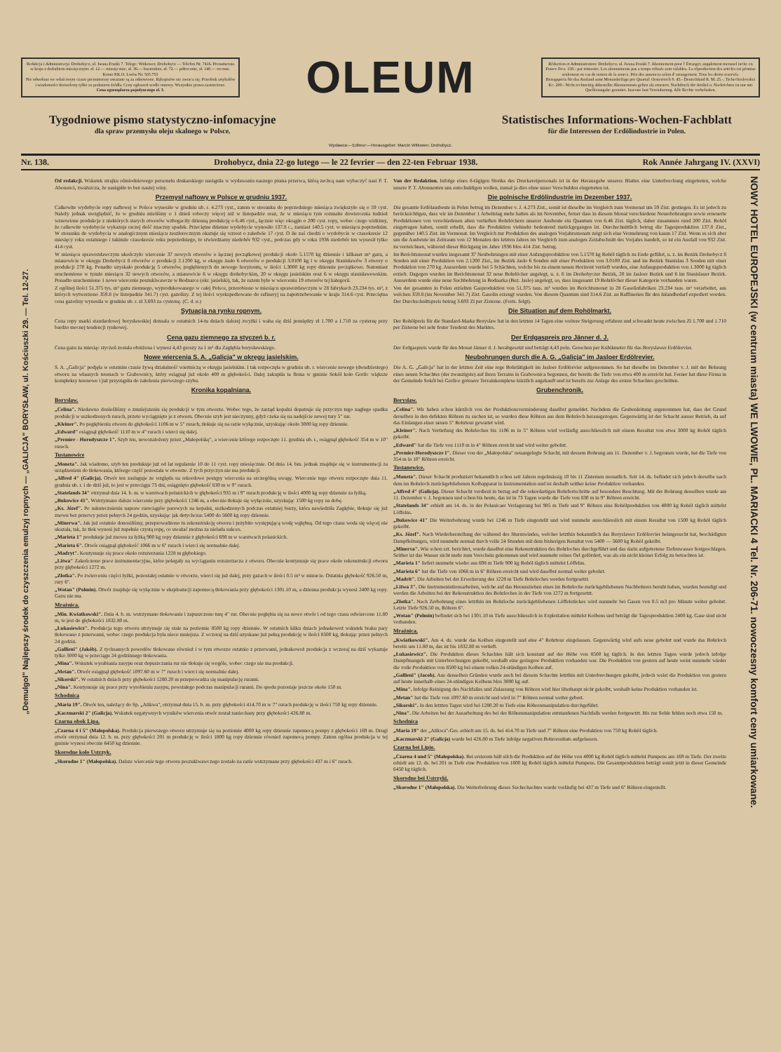Redakcja i Administracja: Drohobycz, ul. Iwana Franki 7. Telegr.: Witkower, Drohobycz — Telefon Nr. 7416. Prenumerata w kraju z dodatkiem miesięcznym: zł. 12.— miesięcznie, zł. 36.— kwartalnie, zł. 72.— półrocznie, zł. 140.— rocznie. Konto P.K.O. Lwów Nr. 505.755
Nie odwołane we właściwym czasie prenumeraty uważane są za odnowione. Rękopisów nie zwraca się. Przedruk artykułów i wiadomości dozwolony tylko za podaniem źródła. Ceny ogłoszeń wedle umowy. Wszystkie prawa zastrzeżone.
Cena egzemplarza pojedynczego zł. 3.
OLEUM
Rédaction et Administration: Drohobycz, ul. Iwana Franki 7. Abonnement pour l' Étranger, supplement mensuel inclu: en France Frcs. 150.- par trimestre. Les abonnements pas a temps refusés sont valables. La réproduction des articles est pérmise seulement en cas de notion de la source. Prix des annonces selon d' arrangement. Tous les droits reservés.
Bezugspreis für das Ausland samt Monatsbeilage pro Quartal: Oesterreich S. 45.- Deutschland R. M. 25.-, Tschechoslovakei Kc. 200.- Nicht rechtzeitig abbestellte Abonnements gelten als erneuert. Nachdruck der Artikel u. Nachrichten ist nur mit Quellenangabe gestattet. Inserate laut Vereinbarung. Alle Rechte vorbehalten.
Tygodniowe pismo statystyczno-infomacyjne
dla spraw przemysłu oleju skalnego w Polsce.
Statistisches Informations-Wochen-Fachblatt
für die Interessen der Erdölindustrie in Polen.
Wydawca:—Editeur:—Herausgeber: Marcin Witkower, Drohobycz.
Nr. 138. Drohobycz, dnia 22-go lutego — le 22 fevrier — den 22-ten Februar 1938. Rok Année Jahrgang IV. (XXVI)
„Demulgol" Najlepszy środek do czyszczenia emulzyj ropnych — „GALICJA" BORYSŁAW, ul. Kościuszki 29. — Tel. 12-27.
Od redakcji. Wskutek strajku ośmiodniowego personelu drukarskiego nastąpiła w wydawaniu naszego pisma przerwa, którą zechcą nam wybaczyć nasi P. T. Abonenci, zważszcza, że nastąpiło to bez naszej winy.
Przemysł naftowy w Polsce w grudniu 1937.
Całkowite wydobycie ropy naftowej w Polsce wynosiło w grudniu ub. r. 4.273 cyst., zatem w stosunku do poprzedniego miesiąca zwiększyło się o 59 cyst. Należy jednak uwzględnić, że w grudniu mieliśmy o 1 dzień roboczy więcej niż w listopadzie oraz, że w miesiącu tym rozmaite dowiercenia tudzież wznowione produkcje z niektórych starych otworów wzbogaciły dzienną produkcję o 6.46 cyst., łącznie więc okrągło o 200 cyst. ropy, wobec czego widzimy, że całkowite wydobycie wykazuje raczej dość znaczny spadek. Przeciętne dzienne wydobycie wynosiło 137.8 c., zamiast 140.5 cyst. w miesiącu poprzednim. W stosunku do wydobycia w analogicznym miesiącu zeszłorocznym okazuje się wzrost o zaledwie 17 cyst. O ile zaś chodzi o wydobycie w czasokresie 12 miesięcy roku ostatniego i takimże czasokresie roku poprzedniego, to stwierdzamy niedobór 932 cyst., podczas gdy w roku 1936 niedobór ten wynosił tylko 414 cyst.
W miesiącu sprawozdawczym ukończyło wiercenie 37 nowych otworów o łącznej początkowej produkcji około 5.1570 kg dziennie i kilkaset m³ gazu, a mianowicie w okręgu Drohobycz 8 otworów o produkcji 2.1200 kg, w okręgu Jasło 6 otworów o produkcji 3.0100 kg i w okręgu Stanisławów 3 otwory o produkcji 270 kg. Ponadto uzyskało produkcję 5 otworów, pogłębionych do nowego horyzontu, w ilości 1.3000 kg ropy dziennie początkowo. Natomiast uruchomiono w tymże miesiącu 32 nowych otworów, a mianowicie 6 w okręgu drohobyckim, 20 w okręgu jasielskim oraz 6 w okręgu stanisławowskim. Ponadto uruchomiono 1 nowe wiercenie poszukiwawcze w Bodnarce (okr. jasielski), tak, że razem było w wierceniu 19 otworów tej kategorii.
Z ogólnej ilości 51.375 tys. m³ gazu ziemnego, wyprodukowanego w całej Polsce, przerobiono w miesiącu sprawozdawczym w 28 fabrykach 23.234 tys. m³, z których wytworzono 359.8 (w listopadzie 341.7) cyst. gazoliny. Z tej ilości wyekspediowano do rafineryj na zapotrzebowanie w kraju 314.6 cyst. Przeciętna cena gazoliny wynosiła w grudniu ub. r. zł 3.693 za cysternę. (C. d. n.)
Sytuacja na rynku ropnym.
Cena ropy marki standardowej borysławskiej doznała w ostatnich 14-tu dniach dalszej zwyżki i waha się dziś pomiędzy zł 1.700 a 1.710 za cysternę przy bardzo mocnej tendencji rynkowej.
Cena gazu ziemnego za styczeń b. r.
Cena gazu za miesiąc styczeń została obniżona i wynosi 4,43 groszy za 1 m³ dla Zagłębia borysławskiego.
Nowe wiercenia S. A. „Galicja" w okręgu jasielskim.
S. A. „Galicja" podjęła w ostatnim czasie żywą działalność wiertniczą w okręgu jasielskim. I tak rozpoczęła w grudniu ub. r. wiercenie nowego (dwudziestego) otworu na własnych terenach w Grabownicy, który osiągnął już około 400 m głębokości. Dalej zakupiła ta firma w gminie Sokół koło Gorlic większe kompleksy terenowe i już przystąpiła do założenia pierwszego szybu.
Kronika kopalniana.
Borysław.
„Celina". Niedawno donieśliśmy o zmniejszeniu się produkcji w tym otworze. Wobec tego, że zarząd kopalni dopatruje się przyczyn tego nagłego spadku produkcji w uszkodzonych rurach, przeto wyciągnięto je z otworu. Obecnie szyb jest nieczynny, gdyż czeka się na nadejście nowej tury 5" rur.
„Kleiner". Po pogłębieniu otworu do głębokości 1106 m w 5" rurach, tłokuje się na razie wyłącznie, uzyskując około 3000 kg ropy dziennie.
„Edward" osiągnął głębokość 1110 m w 4" rurach i wierci się dalej.
„Premier - Horodyszcze 1". Szyb ten, nowozałożony przez „Małopolskę", a wiercenie którego rozpoczęto 11. grudnia ub. r., osiągnął głębokość 354 m w 10" rurach.
Tustanowice
„Moneta". Jak wiadomo, szyb ten produkuje już od lat regularnie 10 do 11 cyst. ropy miesięcznie. Od dnia 14. bm. jednak znajduje się w instrumentacji za urządzeniem do tłokowania, którego część pozostała w otworze. Z tych przyczyn nie ma produkcji.
„Alfred 4" (Galicja). Otwór ten zasługuje ze względu na rekordowe postępy wiercenia na szczególną uwagę. Wiercenie tego otworu rozpoczęto dnia 11. grudnia ub. r. i do dziś już, to jest w przeciągu 73 dni, osiągnięto głębokość 830 m w 9" rurach.
„Statelands 34" otrzymał dnia 14. b. m. w warstwach polanickich w głębokości 935 m i 9" rurach produkcję w ilości 4000 kg ropy dziennie za łyżką.
„Bukowice 41". Wstrzymano dalsze wiercenie przy głębokości 1246 m, a obecnie tłokuje się wyłącznie, uzyskując 1500 kg ropy na dobę.
„Ks. Józef". Po uskutecznieniu napraw rurociągów parowych na kopalni, uszkodzonych podczas ostatniej burzy, która nawiedziła Zagłębie, tłokuje się już znowu bez przerwy przez pełnych 24 godzin, uzyskując jak dotychczas 5400 do 5600 kg ropy dziennie.
„Minerwa". Jak już ostatnio donosiliśmy, przeprowadzono tu rekonstrukcję otworu i przybito występującą wodę wgłębną. Od tego czasu woda się więcej nie ukazała, tak, że tłok wynosi już zupełnie czystą ropę, co uważać można za nielada sukces.
„Marieta 1" produkuje już znowu za łyżką 900 kg ropy dziennie z głębokości 698 m w warstwach polanickich.
„Marieta 6". Otwór osiągnął głębokość 1066 m w 6" rurach i wierci się normalnie dalej.
„Madryt". Kontynuuje się prace około rozszerzania 1228 m głębokiego.
„Litwa" Zakończono prace instrumentacyjne, które polegały na wyciąganiu rozszerzacza z otworu. Obecnie kontynuuje się prace około rekonstrukcji otworu przy głębokości 1272 m.
„Złotka". Po zwierceniu części łyżki, pozostałej ostatnio w otworze, wierci się już dalej, przy gazach w ilości 0.5 m³ w minucie. Ostatnia głębokość 926.50 m, rury 6".
„Wotan" (Polmin). Otwór znajduje się wyłącznie w eksploatacji zapomocą tłokowania przy głębokości 1301.10 m, a dzienna produkcja wynosi 2400 kg ropy. Gazu nie ma.
Mraźnica.
„Min. Kwiatkowski". Dnia 4. b. m. wstrzymano tłokowanie i zapuszczono turę 4" rur. Obecnie pogłębia się na nowo otwór i od tego czasu odwiercono 11.80 m, to jest do głębokości 1832.80 m.
„Łukasiewicz". Produkcja tego otworu utrzymuje się stale na poziomie 8500 kg ropy dziennie. W ostatnich kilku dniach jednakowoż wskutek braku pary tłokowano z przerwami, wobec czego produkcja była nieco mniejsza. Z wczoraj na dziś uzyskano już pełną produkcję w ilości 8500 kg, tłokując przez pełnych 24 godzin.
„Gallieni" (Jakób). Z tychsamych powodów tłokowano również i w tym otworze ostatnio z przerwami, jednakowoż produkcja z wczoraj na dziś wykazuje tylko 3000 kg w przeciągu 24 godzinnego tłokowania.
„Mina". Wskutek wyrabiania zasypu oraz dopuszczania rur nie tłokuje się wogóle, wobec czego nie ma produkcji.
„Metan". Otwór osiągnął głębokość 1097.60 m w 7" rurach i wierci się normalnie dalej.
„Sikorski". W ostatnich dniach przy głębokości 1280.20 m przeprowadza się manipulację rurami.
„Nina". Kontynuuje się prace przy wyrobieniu zasypu, powstałego podczas manipulacji rurami. Do spodu pozostaje jeszcze około 150 m.
Schodnica
„Maria 19". Otwór ten, należący do Sp. „Atikwa", otrzymał dnia 15. b. m. przy głębokości 414.70 m w 7" rurach produkcję w ilości 750 kg ropy dziennie.
„Kaczmarski 2" (Galicja). Wskutek negatywnych wyników wiercenia otwór został zaniechany przy głębokości 426.80 m.
Czarna obok Lipa.
„Czarna 4 i 5" (Małopolska). Produkcja pierwszego otworu utrzymuje się na poziomie 4000 kg ropy dziennie zapomocą pompy z głębokości 169 m. Drugi otwór otrzymał dnia 12. b. m. przy głębokości 201 m produkcję w ilości 1800 kg ropy dziennie również zapomocą pompy. Zatem ogólna produkcja w tej gminie wynosi obecnie 6450 kg dziennie.
Skorodne koło Ustrzyk.
„Skorodne 1" (Małopolska). Dalsze wiercenie tego otworu poszukiwawczego zostało na razie wstrzymane przy głębokości 437 m i 6" rurach.
Von der Redaktion. Infolge eines 8-tägigen Streiks des Druckereipersonals ist in der Herausgabe unseres Blattes eine Unterbrechung eingetreten, welche unsere P. T. Abonnenten uns entschuldigen wollen, zumal ja dies ohne unser Verschulden eingetreten ist.
Die polnische Erdölindustrie im Dezember 1937.
Die gesamte Erdölausbeute in Polen betrug im Dezember v. J. 4.273 Zist., somit ist dieselbe im Vergleich zum Vormonat um 59 Zist. gestiegen. Es ist jedoch zu berücksichtigen, dass wir im Dezember 1 Arbeitstag mehr hatten als im November, ferner dass in diesem Monat verschiedene Neuerbohrungen sowie erneuerte Produktionen von verschiedenen alten vertieften Bohrlöchern unserer Ausbeute ein Quantum von 6.46 Zist. täglich, daher zusammen rund 200 Zist. Rohöl eingetragen haben, somit erhellt, dass die Produktion vielmehr bedeutend zurückgegangen ist. Durchschnittlich betrug die Tagesproduktion 137.8 Zist., gegenüber 140.5 Zist. im Vormonat. Im Vergleich zur Produktion des analogen Vorjahrsmonats zeigt sich eine Vermehrung von kaum 17 Zist. Wenn es sich aber um die Ausbeute im Zeitraum von 12 Monaten des letzten Jahres im Vergleich zum analogen Zeitabschnitt des Vorjahrs handelt, so ist ein Ausfall von 932 Zist. zu verzeichnen, während dieser Rückgang im Jahre 1936 blos 414 Zist. betrug.
Im Berichtsmonat wurden insgesamt 37 Neubohrungen mit einer Anfangsproduktion von 5.1570 kg Rohöl täglich zu Ende geführt, u. z. im Bezirk Drohobycz 8 Sonden mit einer Produktion von 2.1200 Zist., im Bezirk Jaslo 6 Sonden mit einer Produktion von 3.0100 Zist. und im Bezirk Stanislau 3 Sonden mit einer Produktion von 270 kg. Ausserdem wurde bei 5 Schächten, welche bis zu einem neuen Horizont vertieft wurden, eine Anfangsproduktion von 1.3000 kg täglich erzielt. Dagegen wurden im Berichtsmonat 32 neue Bohrlöcher angelegt, u. z. 6 im Drohobyczer Bezirk, 20 im Jasloer Bezirk und 6 im Stanislauer Bezirk. Ausserdem wurde eine neue Suchbohrung in Bodnarka (Bez. Jaslo) angelegt, so, dass insgesamt 19 Bohrlöcher dieser Kategorie vorhanden waren.
Von der gesamten in Polen erzielten Gasproduktion von 51.375 taus. m³ wurden im Berichtsmonat in 28 Gasolinfabriken 23.234 taus. m³ verarbeitet, aus welchen 359.8 (im November 341.7) Zist. Gasolin erzeugt wurden. Von diesem Quantum sind 314.6 Zist. an Raffinerien für den Inlandbedarf expediert worden. Der Durchschnittspreis betrug 3.693 Zl per Zisterne. (Forts. folgt).
Die Situation auf dem Rohölmarkt.
Der Rohölpreis für die Standard-Marke Boryslaw hat in den letzten 14 Tagen eine weitere Steigerung erfahren und schwankt heute zwischen Zl 1.700 und 1.710 per Zisterne bei sehr fester Tendenz des Marktes.
Der Erdgaspreis pro Jänner d. J.
Der Erdgaspreis wurde für den Monat Jänner d. J. herabgesetzt und beträgt 4,43 poln. Groschen per Kubikmeter für das Boryslawer Erdölrevier.
Neubohrungen durch die A. G. „Galicja" im Jasloer Erdölrevier.
Die A. G. „Galicja" hat in der letzten Zeit eine rege Bohrtätigkeit im Jasloer Erdölrevier aufgenommen. So hat dieselbe im Dezember v. J. mit der Bohrung eines neuen Schachtes (der zwanzigste) auf ihren Terrains in Grabownica begonnen, der bereits die Tiefe von etwa 400 m erreicht hat. Ferner hat diese Firma in der Gemeinde Sokół bei Gorlice grössere Terrainkomplexe kürzlich angekauft und ist bereits zur Anlage des ersten Schachtes geschritten.
Grubenchronik.
Boryslaw.
„Celina". Wir haben schon kürzlich von der Produktionsverminderung daselbst gemeldet. Nachdem die Grubenleitung angenommen hat, dass der Grund derselben in den defekten Röhren zu suchen ist, so wurden diese Röhren aus dem Bohrloch herausgezogen. Gegenwärtig ist der Schacht ausser Betrieb, da auf das Einlangen einer neuen 5" Rohrtour gewartet wird.
„Kleiner". Nach Vertiefung des Bohrloches bis 1106 m in 5" Röhren wird vorläufig ausschliesslich mit einem Resultat von etwa 3000 kg Rohöl täglich gekolbt.
„Edward" hat die Tiefe von 1110 m in 4" Röhren erreicht und wird weiter gebohrt.
„Premier-Horodyszcze I". Dieser von der „Małopolska" neuangelegte Schacht, mit dessem Bohrung am 11. Dezember v. J. begonnen wurde, hat die Tiefe von 354 m in 10" Röhren erreicht.
Tustanowice.
„Moneta". Dieser Schacht produziert bekanntlich schon seit Jahren regelmässig 10 bis 11 Zisternen monatlich. Seit 14. ds. befindet sich jedoch derselbe nach dem im Bohrloch zurückgebliebenen Kolbapparat in Instrumentation und ist deshalb seither keine Produktion vorhanden.
„Alfred 4" (Galicja). Dieser Schacht verdient in bezug auf die rekordartigen Bohrfortschritte auf besondere Beachtung. Mit der Bohrung desselben wurde am 11. Dezember v. J. begonnen und schon bis heute, das ist in 73 Tagen wurde die Tiefe von 830 m in 9" Röhren erreicht.
„Statelands 34" erhielt am 14. ds. in der Polanicaer Verlagerung bei 985 m Tiefe und 9" Röhren eine Rohölproduktion von 4000 kg Rohöl täglich mittelst Löffelns.
„Bukowice 41" Die Weiterbohrung wurde bei 1246 m Tiefe eingestellt und wird nunmehr ausschliesslich mit einem Resultat von 1500 kg Rohöl täglich gekolbt.
„Ks. Józef". Nach Wiederherstellung der während des Sturmwindes, welcher letzthin bekanntlich das Boryslawer Erdölrevier heimgesucht hat, beschädigten Dampfleitungen, wird nunmehr normal durch volle 24 Stunden mit dem bisherigen Resultat von 5400 — 5600 kg Rohöl gekolbt.
„Minerva". Wie schon szt. berichtet, wurde daselbst eine Rekonstruktion des Bohrloches durchgeführt und das darin aufgetretene Tiefenwasser festgeschlagen. Seither ist das Wasser nicht mehr zum Vorschein gekommen und wird nunmehr reines Oel gefördert, was als ein nicht kleiner Erfolg zu betrachten ist.
„Marieta 1" liefert nunmehr wieder aus 698 m Tiefe 900 kg Rohöl täglich mittelst Löffelns.
„Marieta 6" hat die Tiefe von 1066 m in 6" Röhren erreicht und wird daselbst normal weiter gebohrt.
„Madrit". Die Arbeiten bei der Erweiterung des 1228 m Tiefe Bohrloches werden fortgesetzt.
„Litwa 3". Die Instrumentationsarbeiten, welche auf das Herausziehen eines im Bohrloche zurückgebliebenen Nachbohrers beruht haben, wurden beendigt und werden die Arbeiten bei der Rekonstruktion des Bohrloches in der Tiefe von 1272 m fortgesetzt.
„Złotka". Nach Zerbohrung eines letzthin im Bohrloche zurückgebliebenen Löffelstückes wird nunmehr bei Gasen von 0.5 m3 pro Minute weiter gebohrt. Letzte Tiefe 926.50 m, Röhren 6".
„Wotan" (Polmin) befindet sich bei 1301.10 m Tiefe ausschliesslich in Exploitation mittelst Kolbens und beträgt die Tagesproduktion 2400 kg. Gase sind nicht vorhanden.
Mraźnica.
„Kwiatkowski". Am 4. ds. wurde das Kolben eingestellt und eine 4" Rohrtour eingelassen. Gegenwärtig wird aufs neue gebohrt und wurde das Bohrloch bereits um 11.80 m, das ist bis 1832.80 m vertieft.
„Łukasiewicz". Die Produktion dieses Schachtes hält sich konstant auf der Höhe von 8500 kg täglich. In den letzten Tagen wurde jedoch infolge Dampfmangels mit Unterbrechungen gekolbt, weshalb eine geringere Produktion vorhanden war. Die Produktion von gestern auf heute weist nunmehr wieder die volle Produktion von 8500 kg bei einem vollen 24-stündigen Kolben auf.
„Gallieni" (Jacob). Aus denselben Gründen wurde auch bei diesem Schachte letzthin mit Unterbrechungen gekolbt, jedoch weist die Produktion von gestern auf heute innerhalb eines 24-stündigen Kolbens blos 3000 kg auf.
„Mina". Infolge Reinigung des Nachfalles und Zulassung von Röhren wird hier überhaupt nicht gekolbt, weshalb keine Produktion vorhanden ist.
„Metan" hat die Tiefe von 1097.60 m erreicht und wird in 7" Röhren normal weiter gebort.
„Sikorski". In den letzten Tagen wird bei 1280.20 m Tiefe eine Röhrenmanipulation durchgeführt.
„Nina". Die Arbeiten bei der Ausarbeitung des bei der Röhrenmanipulation entstandenen Nachfalls werden fortgesetzt. Bis zur Sohle fehlen noch etwa 150 m.
Schodnica
„Maria 19" der „Atikwa"-Ges. erhielt am 15. ds. bei 414.70 m Tiefe und 7" Röhren eine Produktion von 750 kg Rohöl täglich.
„Kaczmarski 2" (Galicja) wurde bei 426.80 m Tiefe infolge negativen Bohrresultats aufgelassen.
Czarna bei Lipie.
„Czarna 4 und 5" (Małopolska). Bei ersterem hält silch die Produktion auf der Höhe von 4000 kg Rohöl täglich mittelst Pumpens aus 169 m Tiefe. Der zweite erhielt am 12. ds. bei 201 m Tiefe eine Produktion von 1800 kg Rohöl täglich mittelst Pumpens. Die Gesamtproduktion beträgt somit jetzt in dieser Gemeinde 6450 kg täglich.
Skorodne bei Ustrzyki.
„Skorodne 1" (Małopolska). Die Weiterbohrung dieses Suchschachtes wurde vorläufig bei 437 m Tiefe und 6" Röhren eingestellt.
NOWY HOTEL EUROPEJSKI (w centrum miasta) WE LWOWIE, PL. MARIACKI 4 Tel. Nr. 206-71. nowoczesny komfort ceny umiarkowane.